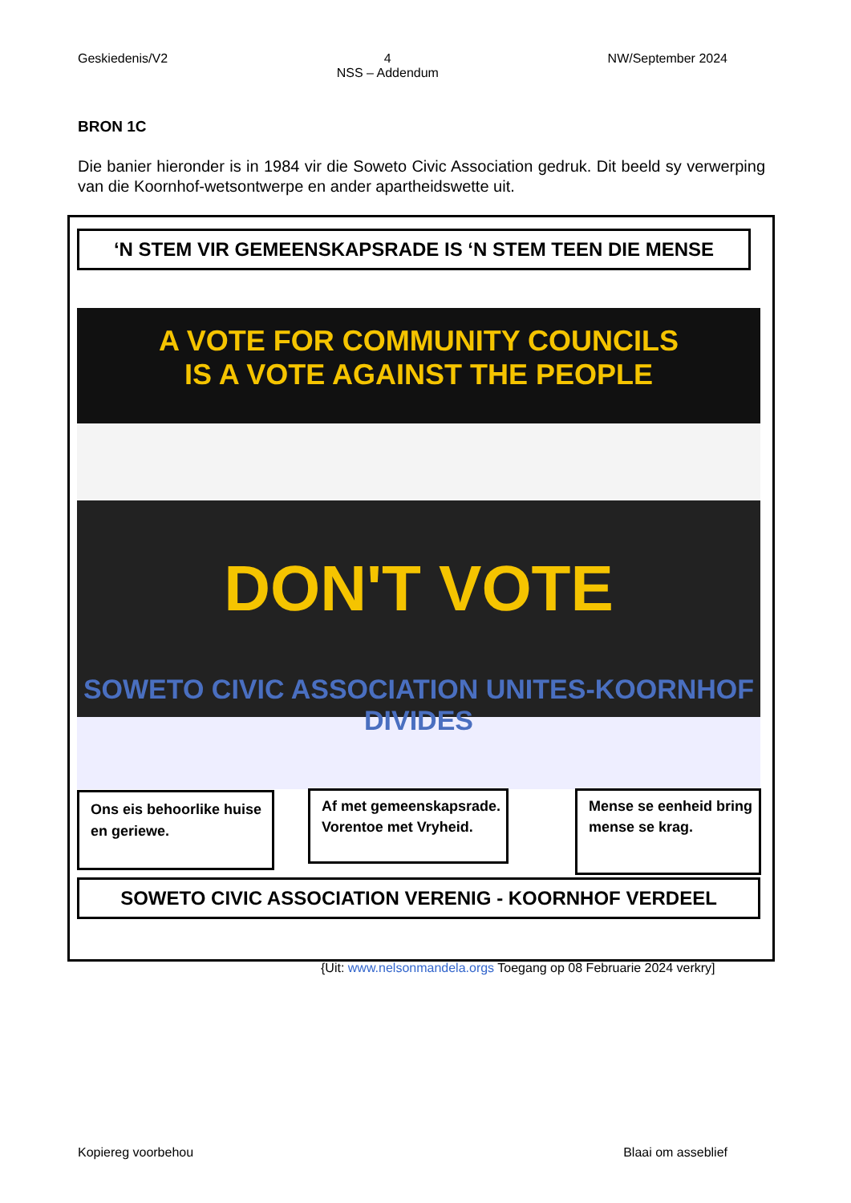Geskiedenis/V2 4
NSS – Addendum NW/September 2024
BRON 1C
Die banier hieronder is in 1984 vir die Soweto Civic Association gedruk. Dit beeld sy verwerping van die Koornhof-wetsontwerpe en ander apartheidswette uit.
‘N STEM VIR GEMEENSKAPSRADE IS ‘N STEM TEEN DIE MENSE
A VOTE FOR COMMUNITY COUNCILS
IS A VOTE AGAINST THE PEOPLE
DON'T VOTE
SOWETO CIVIC ASSOCIATION UNITES-KOORNHOF DIVIDES
Ons eis behoorlike huise en geriewe.
Af met gemeenskapsrade. Vorentoe met Vryheid.
Mense se eenheid bring mense se krag.
SOWETO CIVIC ASSOCIATION VERENIG - KOORNHOF VERDEEL
{Uit: www.nelsonmandela.orgs Toegang op 08 Februarie 2024 verkry]
Kopiereg voorbehou Blaai om asseblief